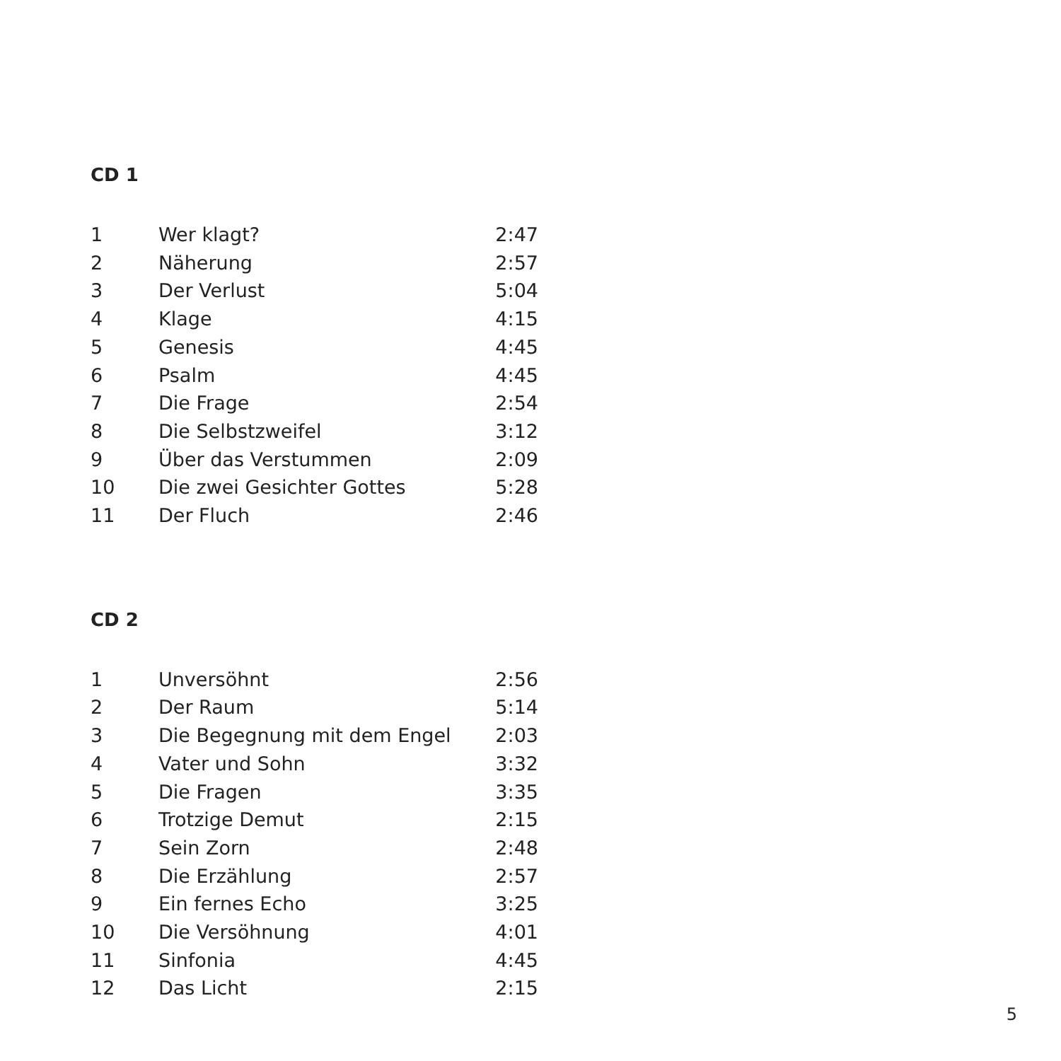CD 1
| 1 | Wer klagt? | 2:47 |
| 2 | Näherung | 2:57 |
| 3 | Der Verlust | 5:04 |
| 4 | Klage | 4:15 |
| 5 | Genesis | 4:45 |
| 6 | Psalm | 4:45 |
| 7 | Die Frage | 2:54 |
| 8 | Die Selbstzweifel | 3:12 |
| 9 | Über das Verstummen | 2:09 |
| 10 | Die zwei Gesichter Gottes | 5:28 |
| 11 | Der Fluch | 2:46 |
CD 2
| 1 | Unversöhnt | 2:56 |
| 2 | Der Raum | 5:14 |
| 3 | Die Begegnung mit dem Engel | 2:03 |
| 4 | Vater und Sohn | 3:32 |
| 5 | Die Fragen | 3:35 |
| 6 | Trotzige Demut | 2:15 |
| 7 | Sein Zorn | 2:48 |
| 8 | Die Erzählung | 2:57 |
| 9 | Ein fernes Echo | 3:25 |
| 10 | Die Versöhnung | 4:01 |
| 11 | Sinfonia | 4:45 |
| 12 | Das Licht | 2:15 |
5